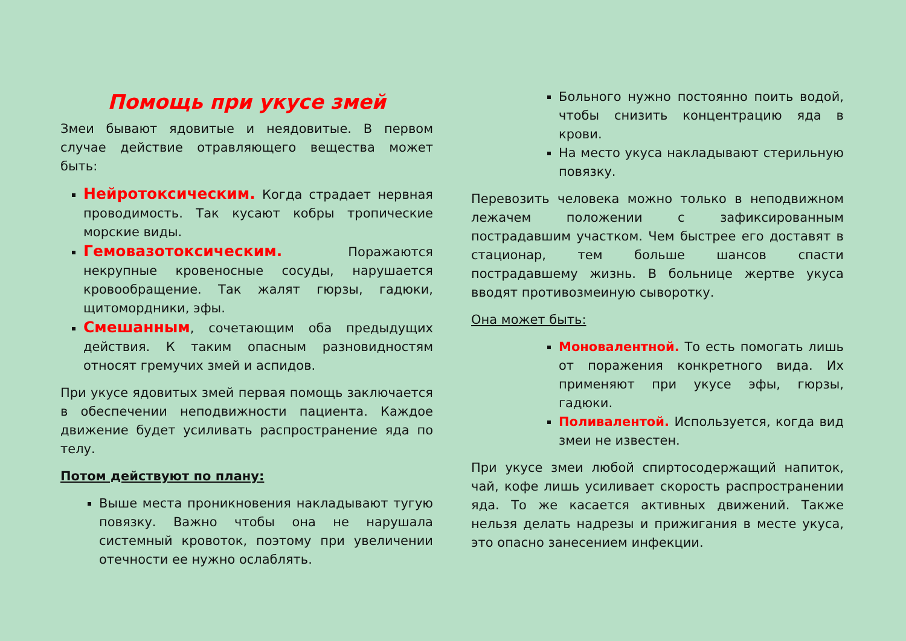Помощь при укусе змей
Змеи бывают ядовитые и неядовитые. В первом случае действие отравляющего вещества может быть:
Нейротоксическим. Когда страдает нервная проводимость. Так кусают кобры тропические морские виды.
Гемовазотоксическим. Поражаются некрупные кровеносные сосуды, нарушается кровообращение. Так жалят гюрзы, гадюки, щитомордники, эфы.
Смешанным, сочетающим оба предыдущих действия. К таким опасным разновидностям относят гремучих змей и аспидов.
При укусе ядовитых змей первая помощь заключается в обеспечении неподвижности пациента. Каждое движение будет усиливать распространение яда по телу.
Потом действуют по плану:
Выше места проникновения накладывают тугую повязку. Важно чтобы она не нарушала системный кровоток, поэтому при увеличении отечности ее нужно ослаблять.
Больного нужно постоянно поить водой, чтобы снизить концентрацию яда в крови.
На место укуса накладывают стерильную повязку.
Перевозить человека можно только в неподвижном лежачем положении с зафиксированным пострадавшим участком. Чем быстрее его доставят в стационар, тем больше шансов спасти пострадавшему жизнь. В больнице жертве укуса вводят противозмеиную сыворотку.
Она может быть:
Моновалентной. То есть помогать лишь от поражения конкретного вида. Их применяют при укусе эфы, гюрзы, гадюки.
Поливалентой. Используется, когда вид змеи не известен.
При укусе змеи любой спиртосодержащий напиток, чай, кофе лишь усиливает скорость распространении яда. То же касается активных движений. Также нельзя делать надрезы и прижигания в месте укуса, это опасно занесением инфекции.